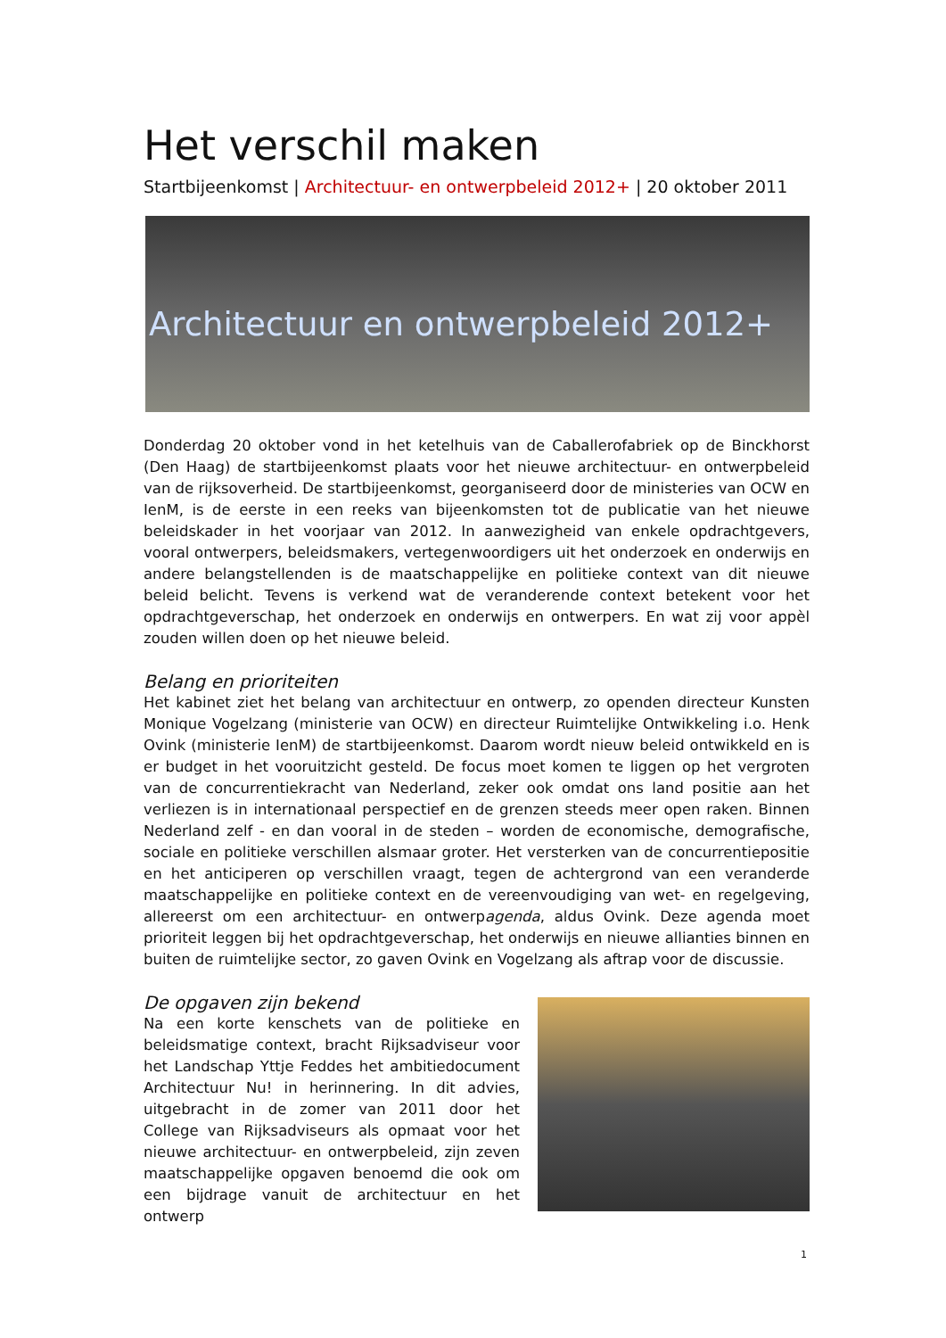Het verschil maken
Startbijeenkomst | Architectuur- en ontwerpbeleid 2012+ | 20 oktober 2011
Architectuur en ontwerpbeleid 2012+
Donderdag 20 oktober vond in het ketelhuis van de Caballerofabriek op de Binckhorst (Den Haag) de startbijeenkomst plaats voor het nieuwe architectuur- en ontwerpbeleid van de rijksoverheid. De startbijeenkomst, georganiseerd door de ministeries van OCW en IenM, is de eerste in een reeks van bijeenkomsten tot de publicatie van het nieuwe beleidskader in het voorjaar van 2012. In aanwezigheid van enkele opdrachtgevers, vooral ontwerpers, beleidsmakers, vertegenwoordigers uit het onderzoek en onderwijs en andere belangstellenden is de maatschappelijke en politieke context van dit nieuwe beleid belicht. Tevens is verkend wat de veranderende context betekent voor het opdrachtgeverschap, het onderzoek en onderwijs en ontwerpers. En wat zij voor appèl zouden willen doen op het nieuwe beleid.
Belang en prioriteiten
Het kabinet ziet het belang van architectuur en ontwerp, zo openden directeur Kunsten Monique Vogelzang (ministerie van OCW) en directeur Ruimtelijke Ontwikkeling i.o. Henk Ovink (ministerie IenM) de startbijeenkomst. Daarom wordt nieuw beleid ontwikkeld en is er budget in het vooruitzicht gesteld. De focus moet komen te liggen op het vergroten van de concurrentiekracht van Nederland, zeker ook omdat ons land positie aan het verliezen is in internationaal perspectief en de grenzen steeds meer open raken. Binnen Nederland zelf - en dan vooral in de steden – worden de economische, demografische, sociale en politieke verschillen alsmaar groter. Het versterken van de concurrentiepositie en het anticiperen op verschillen vraagt, tegen de achtergrond van een veranderde maatschappelijke en politieke context en de vereenvoudiging van wet- en regelgeving, allereerst om een architectuur- en ontwerpagenda, aldus Ovink. Deze agenda moet prioriteit leggen bij het opdrachtgeverschap, het onderwijs en nieuwe allianties binnen en buiten de ruimtelijke sector, zo gaven Ovink en Vogelzang als aftrap voor de discussie.
De opgaven zijn bekend
Na een korte kenschets van de politieke en beleidsmatige context, bracht Rijksadviseur voor het Landschap Yttje Feddes het ambitiedocument Architectuur Nu! in herinnering. In dit advies, uitgebracht in de zomer van 2011 door het College van Rijksadviseurs als opmaat voor het nieuwe architectuur- en ontwerpbeleid, zijn zeven maatschappelijke opgaven benoemd die ook om een bijdrage vanuit de architectuur en het ontwerp
1